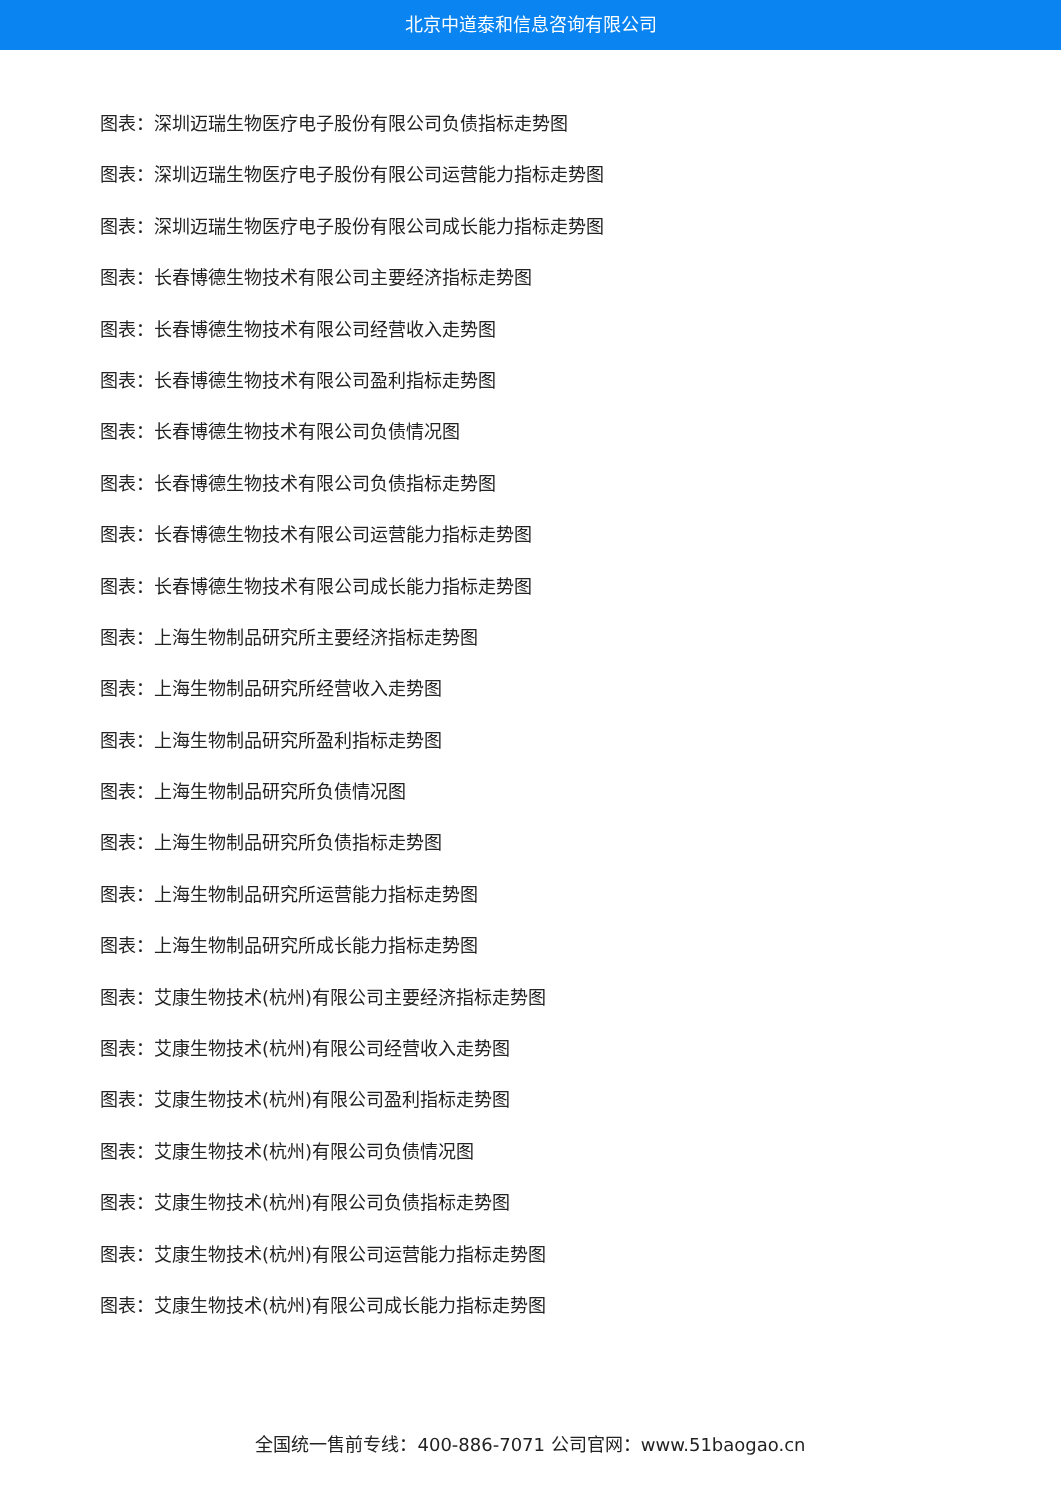北京中道泰和信息咨询有限公司
图表：深圳迈瑞生物医疗电子股份有限公司负债指标走势图
图表：深圳迈瑞生物医疗电子股份有限公司运营能力指标走势图
图表：深圳迈瑞生物医疗电子股份有限公司成长能力指标走势图
图表：长春博德生物技术有限公司主要经济指标走势图
图表：长春博德生物技术有限公司经营收入走势图
图表：长春博德生物技术有限公司盈利指标走势图
图表：长春博德生物技术有限公司负债情况图
图表：长春博德生物技术有限公司负债指标走势图
图表：长春博德生物技术有限公司运营能力指标走势图
图表：长春博德生物技术有限公司成长能力指标走势图
图表：上海生物制品研究所主要经济指标走势图
图表：上海生物制品研究所经营收入走势图
图表：上海生物制品研究所盈利指标走势图
图表：上海生物制品研究所负债情况图
图表：上海生物制品研究所负债指标走势图
图表：上海生物制品研究所运营能力指标走势图
图表：上海生物制品研究所成长能力指标走势图
图表：艾康生物技术(杭州)有限公司主要经济指标走势图
图表：艾康生物技术(杭州)有限公司经营收入走势图
图表：艾康生物技术(杭州)有限公司盈利指标走势图
图表：艾康生物技术(杭州)有限公司负债情况图
图表：艾康生物技术(杭州)有限公司负债指标走势图
图表：艾康生物技术(杭州)有限公司运营能力指标走势图
图表：艾康生物技术(杭州)有限公司成长能力指标走势图
全国统一售前专线：400-886-7071 公司官网：www.51baogao.cn